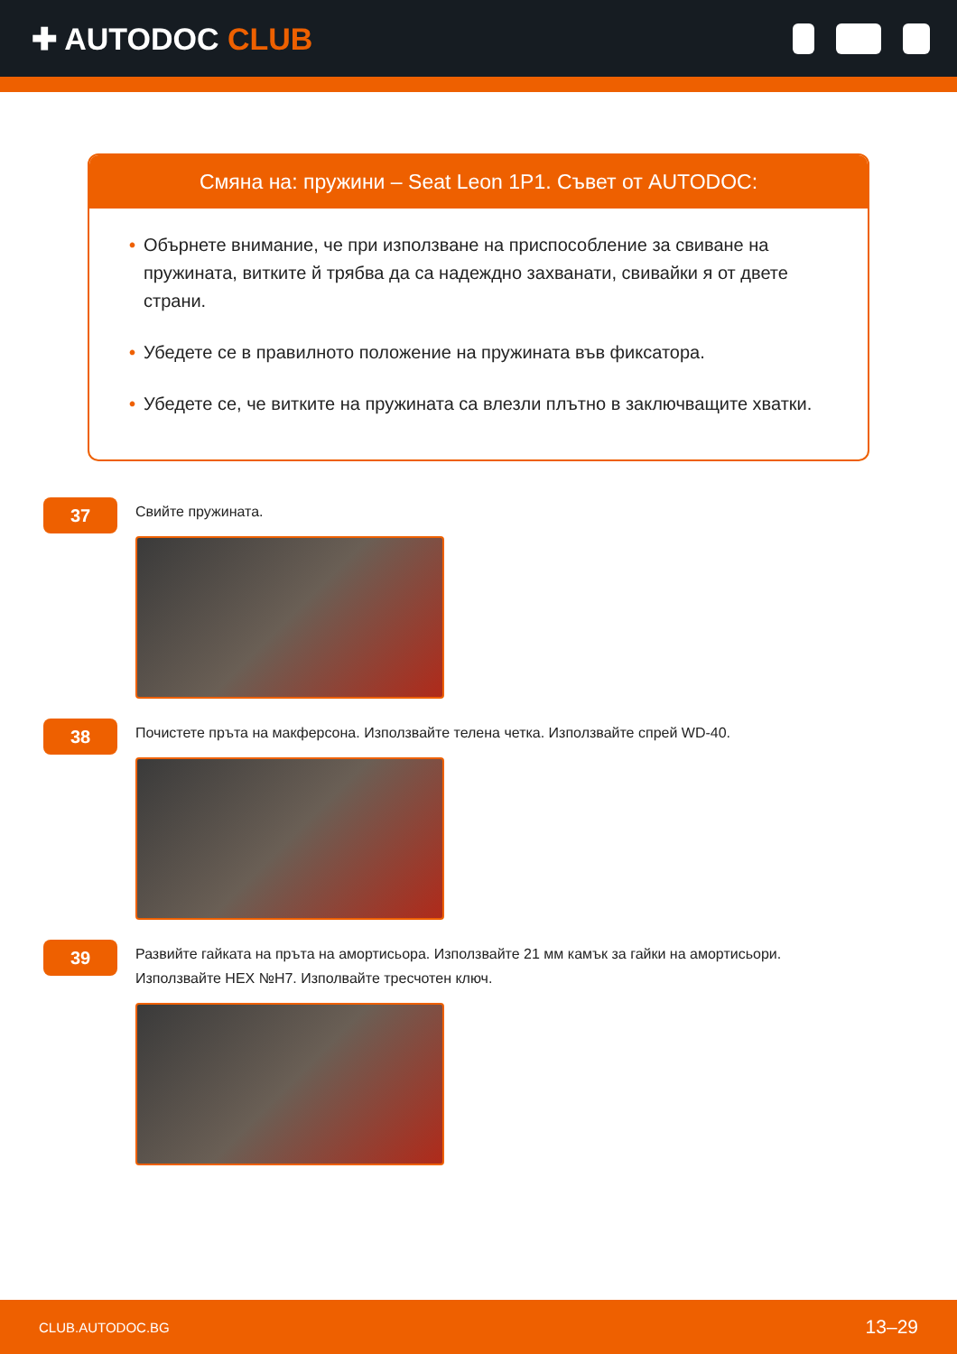✚ AUTODOC CLUB
Смяна на: пружини – Seat Leon 1P1. Съвет от AUTODOC:
• Обърнете внимание, че при използване на приспособление за свиване на пружината, витките й трябва да са надеждно захванати, свивайки я от двете страни.
• Убедете се в правилното положение на пружината във фиксатора.
• Убедете се, че витките на пружината са влезли плътно в заключващите хватки.
37
Свийте пружината.
38
Почистете пръта на макферсона. Използвайте телена четка. Използвайте спрей WD-40.
39
Развийте гайката на пръта на амортисьора. Използвайте 21 мм камък за гайки на амортисьори.
Използвайте HEX №H7. Изполвайте тресчотен ключ.
CLUB.AUTODOC.BG 13–29